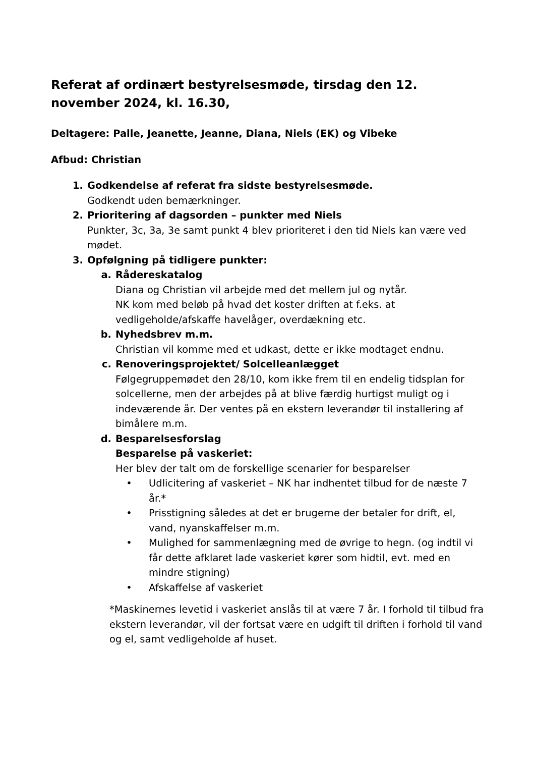Referat af ordinært bestyrelsesmøde, tirsdag den 12. november 2024, kl. 16.30,
Deltagere: Palle, Jeanette, Jeanne, Diana, Niels (EK) og Vibeke
Afbud: Christian
1. Godkendelse af referat fra sidste bestyrelsesmøde.
Godkendt uden bemærkninger.
2. Prioritering af dagsorden – punkter med Niels
Punkter, 3c, 3a, 3e samt punkt 4 blev prioriteret i den tid Niels kan være ved mødet.
3. Opfølgning på tidligere punkter:
a. Rådereskatalog
Diana og Christian vil arbejde med det mellem jul og nytår.
NK kom med beløb på hvad det koster driften at f.eks. at vedligeholde/afskaffe havelåger, overdækning etc.
b. Nyhedsbrev m.m.
Christian vil komme med et udkast, dette er ikke modtaget endnu.
c. Renoveringsprojektet/ Solcelleanlægget
Følgegruppemødet den 28/10, kom ikke frem til en endelig tidsplan for solcellerne, men der arbejdes på at blive færdig hurtigst muligt og i indeværende år. Der ventes på en ekstern leverandør til installering af bimålere m.m.
d. Besparelsesforslag
Besparelse på vaskeriet:
Her blev der talt om de forskellige scenarier for besparelser
• Udlicitering af vaskeriet – NK har indhentet tilbud for de næste 7 år.*
• Prisstigning således at det er brugerne der betaler for drift, el, vand, nyanskaffelser m.m.
• Mulighed for sammenlægning med de øvrige to hegn. (og indtil vi får dette afklaret lade vaskeriet kører som hidtil, evt. med en mindre stigning)
• Afskaffelse af vaskeriet
*Maskinernes levetid i vaskeriet anslås til at være 7 år. I forhold til tilbud fra ekstern leverandør, vil der fortsat være en udgift til driften i forhold til vand og el, samt vedligeholde af huset.